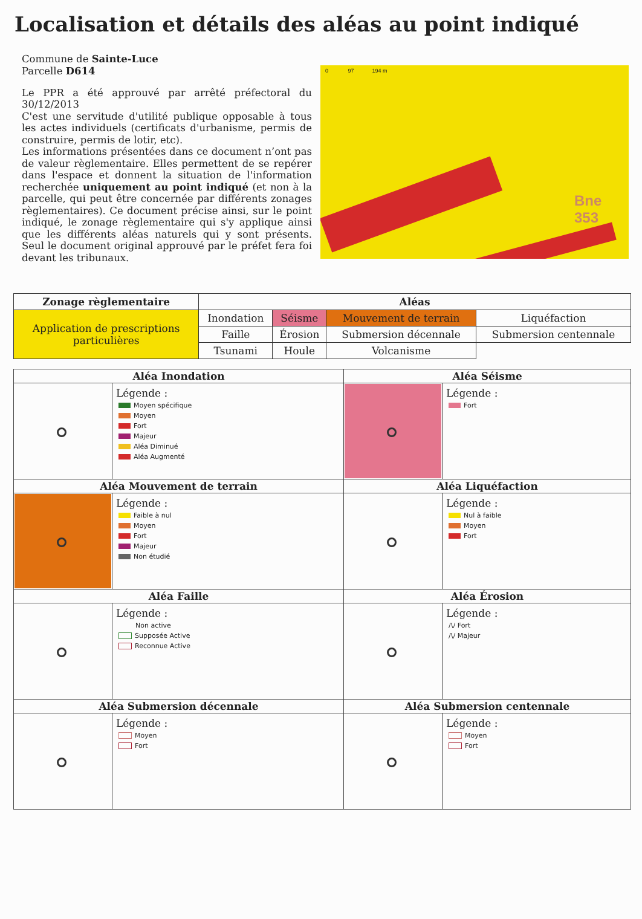Localisation et détails des aléas au point indiqué
Commune de Sainte-Luce
Parcelle D614
Le PPR a été approuvé par arrêté préfectoral du 30/12/2013
C'est une servitude d'utilité publique opposable à tous les actes individuels (certificats d'urbanisme, permis de construire, permis de lotir, etc).
Les informations présentées dans ce document n’ont pas de valeur règlementaire. Elles permettent de se repérer dans l'espace et donnent la situation de l'information recherchée uniquement au point indiqué (et non à la parcelle, qui peut être concernée par différents zonages règlementaires). Ce document précise ainsi, sur le point indiqué, le zonage règlementaire qui s'y applique ainsi que les différents aléas naturels qui y sont présents. Seul le document original approuvé par le préfet fera foi devant les tribunaux.
0 97 194 m
Bne
353
| Zonage règlementaire | Aléas | | | |
| --- | --- | --- | --- | --- |
| Application de prescriptions particulières | Inondation | Séisme | Mouvement de terrain | Liquéfaction |
| | Faille | Érosion | Submersion décennale | Submersion centennale |
| | Tsunami | Houle | Volcanisme | |
| Aléa Inondation | | Aléa Séisme | |
| | Légende : Moyen spécifique Moyen Fort Majeur Aléa Diminué Aléa Augmenté | | Légende : Fort |
| Aléa Mouvement de terrain | | Aléa Liquéfaction | |
| | Légende : Faible à nul Moyen Fort Majeur Non étudié | | Légende : Nul à faible Moyen Fort |
| Aléa Faille | | Aléa Érosion | |
| | Légende : Non active Supposée Active Reconnue Active | | Légende : /\/ Fort /\/ Majeur |
| Aléa Submersion décennale | | Aléa Submersion centennale | |
| | Légende : Moyen Fort | | Légende : Moyen Fort |